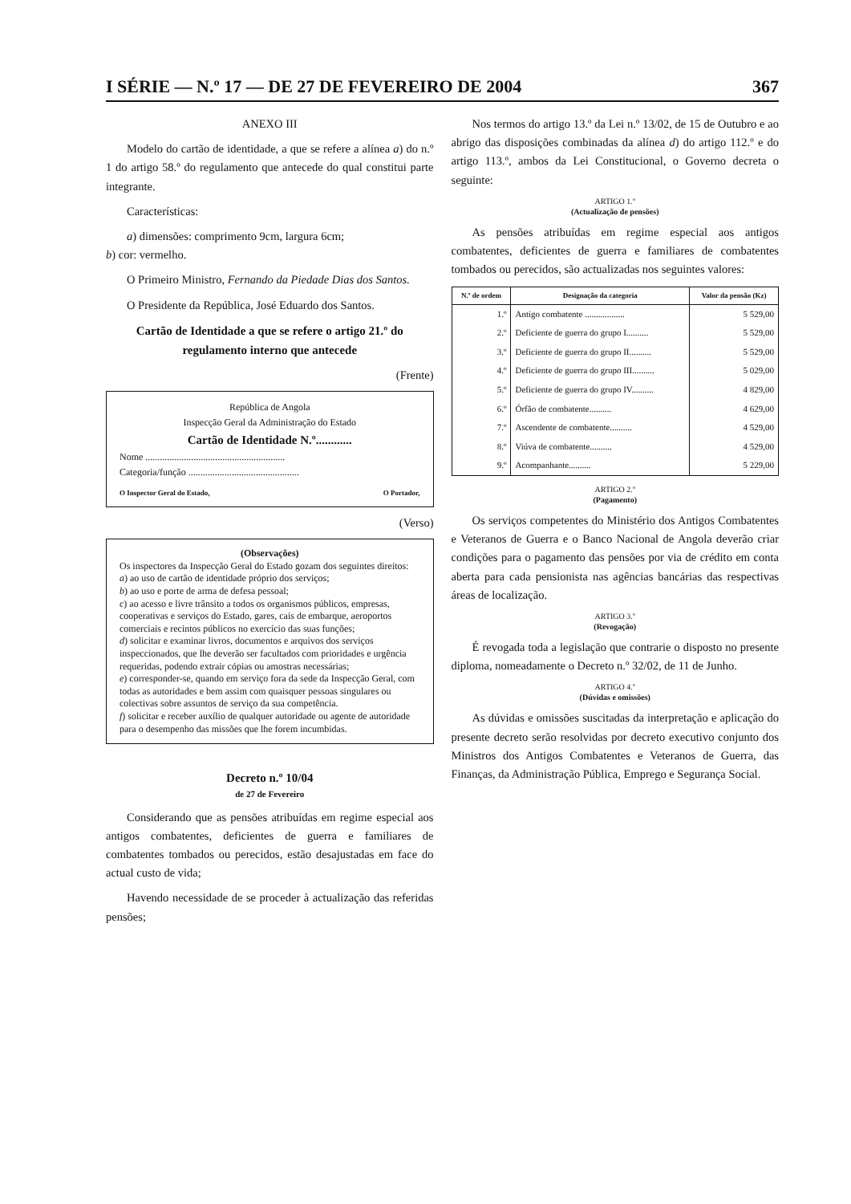I SÉRIE — N.º 17 — DE 27 DE FEVEREIRO DE 2004 367
ANEXO III
Modelo do cartão de identidade, a que se refere a alínea a) do n.º 1 do artigo 58.º do regulamento que antecede do qual constitui parte integrante.
Características:
a) dimensões: comprimento 9cm, largura 6cm;
b) cor: vermelho.
O Primeiro Ministro, Fernando da Piedade Dias dos Santos.
O Presidente da República, José Eduardo dos Santos.
Cartão de Identidade a que se refere o artigo 21.º do regulamento interno que antecede
(Frente)
República de Angola
Inspecção Geral da Administração do Estado
Cartão de Identidade N.º............
Nome ..........................................................
Categoria/função ..............................................
O Inspector Geral do Estado, O Portador,
(Verso)
(Observações)
Os inspectores da Inspecção Geral do Estado gozam dos seguintes direitos:
a) ao uso de cartão de identidade próprio dos serviços;
b) ao uso e porte de arma de defesa pessoal;
c) ao acesso e livre trânsito a todos os organismos públicos, empresas, cooperativas e serviços do Estado, gares, cais de embarque, aeroportos comerciais e recintos públicos no exercício das suas funções;
d) solicitar e examinar livros, documentos e arquivos dos serviços inspeccionados, que lhe deverão ser facultados com prioridades e urgência requeridas, podendo extrair cópias ou amostras necessárias;
e) corresponder-se, quando em serviço fora da sede da Inspecção Geral, com todas as autoridades e bem assim com quaisquer pessoas singulares ou colectivas sobre assuntos de serviço da sua competência.
f) solicitar e receber auxílio de qualquer autoridade ou agente de autoridade para o desempenho das missões que lhe forem incumbidas.
Decreto n.º 10/04
de 27 de Fevereiro
Considerando que as pensões atribuídas em regime especial aos antigos combatentes, deficientes de guerra e familiares de combatentes tombados ou perecidos, estão desajustadas em face do actual custo de vida;
Havendo necessidade de se proceder à actualização das referidas pensões;
Nos termos do artigo 13.º da Lei n.º 13/02, de 15 de Outubro e ao abrigo das disposições combinadas da alínea d) do artigo 112.º e do artigo 113.º, ambos da Lei Constitucional, o Governo decreta o seguinte:
ARTIGO 1.º
(Actualização de pensões)
As pensões atribuídas em regime especial aos antigos combatentes, deficientes de guerra e familiares de combatentes tombados ou perecidos, são actualizadas nos seguintes valores:
| N.º de ordem | Designação da categoria | Valor da pensão (Kz) |
| --- | --- | --- |
| 1.º | Antigo combatente .................. | 5 529,00 |
| 2.º | Deficiente de guerra do grupo I.......... | 5 529,00 |
| 3.º | Deficiente de guerra do grupo II.......... | 5 529,00 |
| 4.º | Deficiente de guerra do grupo III.......... | 5 029,00 |
| 5.º | Deficiente de guerra do grupo IV.......... | 4 829,00 |
| 6.º | Órfão de combatente.......... | 4 629,00 |
| 7.º | Ascendente de combatente.......... | 4 529,00 |
| 8.º | Viúva de combatente.......... | 4 529,00 |
| 9.º | Acompanhante.......... | 5 229,00 |
ARTIGO 2.º
(Pagamento)
Os serviços competentes do Ministério dos Antigos Combatentes e Veteranos de Guerra e o Banco Nacional de Angola deverão criar condições para o pagamento das pensões por via de crédito em conta aberta para cada pensionista nas agências bancárias das respectivas áreas de localização.
ARTIGO 3.º
(Revogação)
É revogada toda a legislação que contrarie o disposto no presente diploma, nomeadamente o Decreto n.º 32/02, de 11 de Junho.
ARTIGO 4.º
(Dúvidas e omissões)
As dúvidas e omissões suscitadas da interpretação e aplicação do presente decreto serão resolvidas por decreto executivo conjunto dos Ministros dos Antigos Combatentes e Veteranos de Guerra, das Finanças, da Administração Pública, Emprego e Segurança Social.